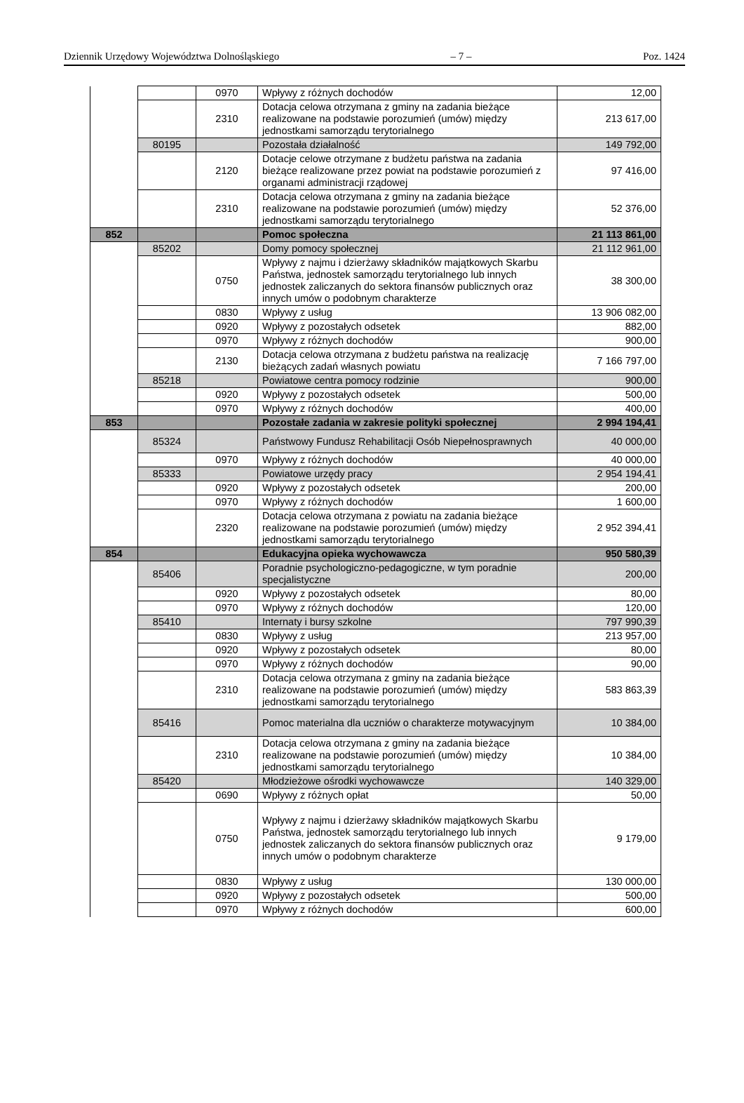Dziennik Urzędowy Województwa Dolnośląskiego – 7 – Poz. 1424
| | | 0970 | Wpływy z różnych dochodów | 12,00 |
| | | 2310 | Dotacja celowa otrzymana z gminy na zadania bieżące realizowane na podstawie porozumień (umów) między jednostkami samorządu terytorialnego | 213 617,00 |
| | 80195 | | Pozostała działalność | 149 792,00 |
| | | 2120 | Dotacje celowe otrzymane z budżetu państwa na zadania bieżące realizowane przez powiat na podstawie porozumień z organami administracji rządowej | 97 416,00 |
| | | 2310 | Dotacja celowa otrzymana z gminy na zadania bieżące realizowane na podstawie porozumień (umów) między jednostkami samorządu terytorialnego | 52 376,00 |
| 852 | | | Pomoc społeczna | 21 113 861,00 |
| | 85202 | | Domy pomocy społecznej | 21 112 961,00 |
| | | 0750 | Wpływy z najmu i dzierżawy składników majątkowych Skarbu Państwa, jednostek samorządu terytorialnego lub innych jednostek zaliczanych do sektora finansów publicznych oraz innych umów o podobnym charakterze | 38 300,00 |
| | | 0830 | Wpływy z usług | 13 906 082,00 |
| | | 0920 | Wpływy z pozostałych odsetek | 882,00 |
| | | 0970 | Wpływy z różnych dochodów | 900,00 |
| | | 2130 | Dotacja celowa otrzymana z budżetu państwa na realizację bieżących zadań własnych powiatu | 7 166 797,00 |
| | 85218 | | Powiatowe centra pomocy rodzinie | 900,00 |
| | | 0920 | Wpływy z pozostałych odsetek | 500,00 |
| | | 0970 | Wpływy z różnych dochodów | 400,00 |
| 853 | | | Pozostałe zadania w zakresie polityki społecznej | 2 994 194,41 |
| | 85324 | | Państwowy Fundusz Rehabilitacji Osób Niepełnosprawnych | 40 000,00 |
| | | 0970 | Wpływy z różnych dochodów | 40 000,00 |
| | 85333 | | Powiatowe urzędy pracy | 2 954 194,41 |
| | | 0920 | Wpływy z pozostałych odsetek | 200,00 |
| | | 0970 | Wpływy z różnych dochodów | 1 600,00 |
| | | 2320 | Dotacja celowa otrzymana z powiatu na zadania bieżące realizowane na podstawie porozumień (umów) między jednostkami samorządu terytorialnego | 2 952 394,41 |
| 854 | | | Edukacyjna opieka wychowawcza | 950 580,39 |
| | 85406 | | Poradnie psychologiczno-pedagogiczne, w tym poradnie specjalistyczne | 200,00 |
| | | 0920 | Wpływy z pozostałych odsetek | 80,00 |
| | | 0970 | Wpływy z różnych dochodów | 120,00 |
| | 85410 | | Internaty i bursy szkolne | 797 990,39 |
| | | 0830 | Wpływy z usług | 213 957,00 |
| | | 0920 | Wpływy z pozostałych odsetek | 80,00 |
| | | 0970 | Wpływy z różnych dochodów | 90,00 |
| | | 2310 | Dotacja celowa otrzymana z gminy na zadania bieżące realizowane na podstawie porozumień (umów) między jednostkami samorządu terytorialnego | 583 863,39 |
| | 85416 | | Pomoc materialna dla uczniów o charakterze motywacyjnym | 10 384,00 |
| | | 2310 | Dotacja celowa otrzymana z gminy na zadania bieżące realizowane na podstawie porozumień (umów) między jednostkami samorządu terytorialnego | 10 384,00 |
| | 85420 | | Młodzieżowe ośrodki wychowawcze | 140 329,00 |
| | | 0690 | Wpływy z różnych opłat | 50,00 |
| | | 0750 | Wpływy z najmu i dzierżawy składników majątkowych Skarbu Państwa, jednostek samorządu terytorialnego lub innych jednostek zaliczanych do sektora finansów publicznych oraz innych umów o podobnym charakterze | 9 179,00 |
| | | 0830 | Wpływy z usług | 130 000,00 |
| | | 0920 | Wpływy z pozostałych odsetek | 500,00 |
| | | 0970 | Wpływy z różnych dochodów | 600,00 |